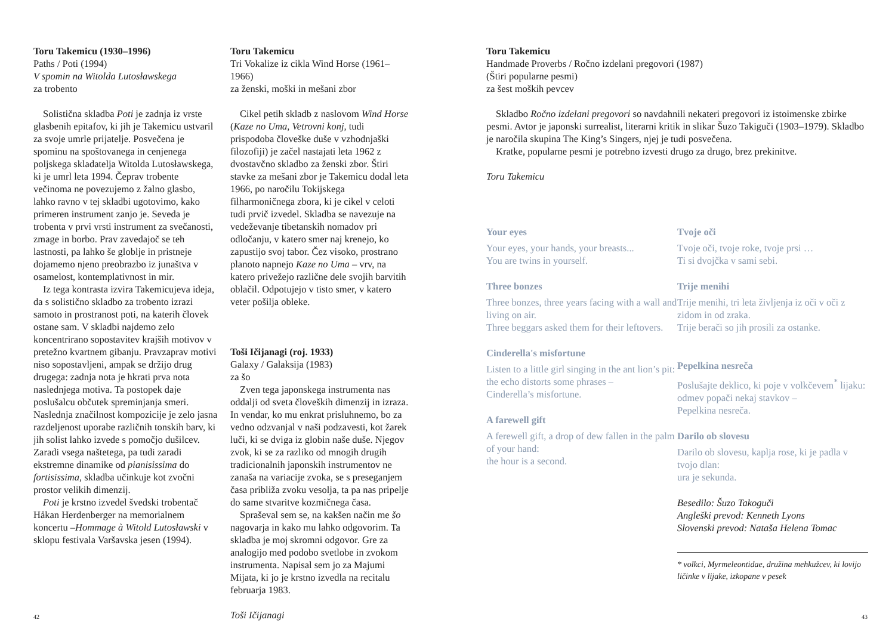Toru Takemicu (1930–1996)
Paths / Poti (1994)
V spomin na Witolda Lutosławskega
za trobento
Solistična skladba Poti je zadnja iz vrste glasbenih epitafov, ki jih je Takemicu ustvaril za svoje umrle prijatelje. Posvečena je spominu na spoštovanega in cenjenega poljskega skladatelja Witolda Lutosławskega, ki je umrl leta 1994. Čeprav trobente večinoma ne povezujemo z žalno glasbo, lahko ravno v tej skladbi ugotovimo, kako primeren instrument zanjo je. Seveda je trobenta v prvi vrsti instrument za svečanosti, zmage in borbo. Prav zavedajoč se teh lastnosti, pa lahko še globlje in pristneje dojamemo njeno preobrazbo iz junaštva v osamelost, kontemplativnost in mir.
Iz tega kontrasta izvira Takemicujeva ideja, da s solistično skladbo za trobento izrazi samoto in prostranost poti, na katerih človek ostane sam. V skladbi najdemo zelo koncentrirano sopostavitev krajših motivov v pretežno kvartnem gibanju. Pravzaprav motivi niso sopostavljeni, ampak se držijo drug drugega: zadnja nota je hkrati prva nota naslednjega motiva. Ta postopek daje poslušalcu občutek spreminjanja smeri. Naslednja značilnost kompozicije je zelo jasna razdeljenost uporabe različnih tonskih barv, ki jih solist lahko izvede s pomočjo dušilcev. Zaradi vsega naštetega, pa tudi zaradi ekstremne dinamike od pianisissima do fortisissima, skladba učinkuje kot zvočni prostor velikih dimenzij.
Poti je krstno izvedel švedski trobentač Håkan Herdenberger na memorialnem koncertu –Hommage à Witold Lutosławski v sklopu festivala Varšavska jesen (1994).
Toru Takemicu
Tri Vokalize iz cikla Wind Horse (1961–1966)
za ženski, moški in mešani zbor
Cikel petih skladb z naslovom Wind Horse (Kaze no Uma, Vetrovni konj, tudi prispodoba človeške duše v vzhodnjaški filozofiji) je začel nastajati leta 1962 z dvostavčno skladbo za ženski zbor. Štiri stavke za mešani zbor je Takemicu dodal leta 1966, po naročilu Tokijskega filharmoničnega zbora, ki je cikel v celoti tudi prvič izvedel. Skladba se navezuje na vedeževanje tibetanskih nomadov pri odločanju, v katero smer naj krenejo, ko zapustijo svoj tabor. Čez visoko, prostrano planoto napnejo Kaze no Uma – vrv, na katero privežejo različne dele svojih barvitih oblačil. Odpotujejo v tisto smer, v katero veter pošilja obleke.
Toši Ičijanagi (roj. 1933)
Galaxy / Galaksija (1983)
za šo
Zven tega japonskega instrumenta nas oddalji od sveta človeških dimenzij in izraza. In vendar, ko mu enkrat prisluhnemo, bo za vedno odzvanjal v naši podzavesti, kot žarek luči, ki se dviga iz globin naše duše. Njegov zvok, ki se za razliko od mnogih drugih tradicionalnih japonskih instrumentov ne zanaša na variacije zvoka, se s preseganjem časa približa zvoku vesolja, ta pa nas pripelje do same stvaritve kozmičnega časa.
Spraševal sem se, na kakšen način me šo nagovarja in kako mu lahko odgovorim. Ta skladba je moj skromni odgovor. Gre za analogijo med podobo svetlobe in zvokom instrumenta. Napisal sem jo za Majumi Mijata, ki jo je krstno izvedla na recitalu februarja 1983.
Toši Ičijanagi
42
Toru Takemicu
Handmade Proverbs / Ročno izdelani pregovori (1987)
(Štiri popularne pesmi)
za šest moških pevcev
Skladbo Ročno izdelani pregovori so navdahnili nekateri pregovori iz istoimenske zbirke pesmi. Avtor je japonski surrealist, literarni kritik in slikar Šuzo Takiguči (1903–1979). Skladbo je naročila skupina The King’s Singers, njej je tudi posvečena.
Kratke, popularne pesmi je potrebno izvesti drugo za drugo, brez prekinitve.
Toru Takemicu
Your eyes
Your eyes, your hands, your breasts...
You are twins in yourself.
Three bonzes
Three bonzes, three years facing with a wall and living on air.
Three beggars asked them for their leftovers.
Cinderella's misfortune
Listen to a little girl singing in the ant lion’s pit:
the echo distorts some phrases –
Cinderella’s misfortune.
A farewell gift
A ferewell gift, a drop of dew fallen in the palm of your hand:
the hour is a second.
Tvoje oči
Tvoje oči, tvoje roke, tvoje prsi …
Ti si dvojčka v sami sebi.
Trije menihi
Trije menihi, tri leta življenja iz oči v oči z zidom in od zraka.
Trije berači so jih prosili za ostanke.
Pepelkina nesreča
Poslušajte deklico, ki poje v volkčevem<sup>*</sup> lijaku:
odmev popači nekaj stavkov –
Pepelkina nesreča.
Darilo ob slovesu
Darilo ob slovesu, kaplja rose, ki je padla v tvojo dlan:
ura je sekunda.
Besedilo: Šuzo Takoguči
Angleški prevod: Kenneth Lyons
Slovenski prevod: Nataša Helena Tomac
* volkci, Myrmeleontidae, družina mehkužcev, ki lovijo ličinke v lijake, izkopane v pesek
43